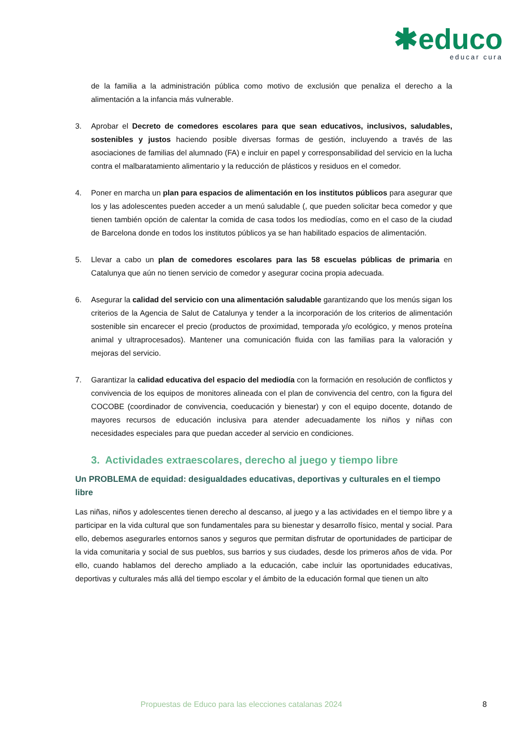✱educo
educar cura
de la familia a la administración pública como motivo de exclusión que penaliza el derecho a la alimentación a la infancia más vulnerable.
3. Aprobar el Decreto de comedores escolares para que sean educativos, inclusivos, saludables, sostenibles y justos haciendo posible diversas formas de gestión, incluyendo a través de las asociaciones de familias del alumnado (FA) e incluir en papel y corresponsabilidad del servicio en la lucha contra el malbaratamiento alimentario y la reducción de plásticos y residuos en el comedor.
4. Poner en marcha un plan para espacios de alimentación en los institutos públicos para asegurar que los y las adolescentes pueden acceder a un menú saludable (, que pueden solicitar beca comedor y que tienen también opción de calentar la comida de casa todos los mediodías, como en el caso de la ciudad de Barcelona donde en todos los institutos públicos ya se han habilitado espacios de alimentación.
5. Llevar a cabo un plan de comedores escolares para las 58 escuelas públicas de primaria en Catalunya que aún no tienen servicio de comedor y asegurar cocina propia adecuada.
6. Asegurar la calidad del servicio con una alimentación saludable garantizando que los menús sigan los criterios de la Agencia de Salut de Catalunya y tender a la incorporación de los criterios de alimentación sostenible sin encarecer el precio (productos de proximidad, temporada y/o ecológico, y menos proteína animal y ultraprocesados). Mantener una comunicación fluida con las familias para la valoración y mejoras del servicio.
7. Garantizar la calidad educativa del espacio del mediodía con la formación en resolución de conflictos y convivencia de los equipos de monitores alineada con el plan de convivencia del centro, con la figura del COCOBE (coordinador de convivencia, coeducación y bienestar) y con el equipo docente, dotando de mayores recursos de educación inclusiva para atender adecuadamente los niños y niñas con necesidades especiales para que puedan acceder al servicio en condiciones.
3. Actividades extraescolares, derecho al juego y tiempo libre
Un PROBLEMA de equidad: desigualdades educativas, deportivas y culturales en el tiempo libre
Las niñas, niños y adolescentes tienen derecho al descanso, al juego y a las actividades en el tiempo libre y a participar en la vida cultural que son fundamentales para su bienestar y desarrollo físico, mental y social. Para ello, debemos asegurarles entornos sanos y seguros que permitan disfrutar de oportunidades de participar de la vida comunitaria y social de sus pueblos, sus barrios y sus ciudades, desde los primeros años de vida. Por ello, cuando hablamos del derecho ampliado a la educación, cabe incluir las oportunidades educativas, deportivas y culturales más allá del tiempo escolar y el ámbito de la educación formal que tienen un alto
Propuestas de Educo para las elecciones catalanas 2024 8